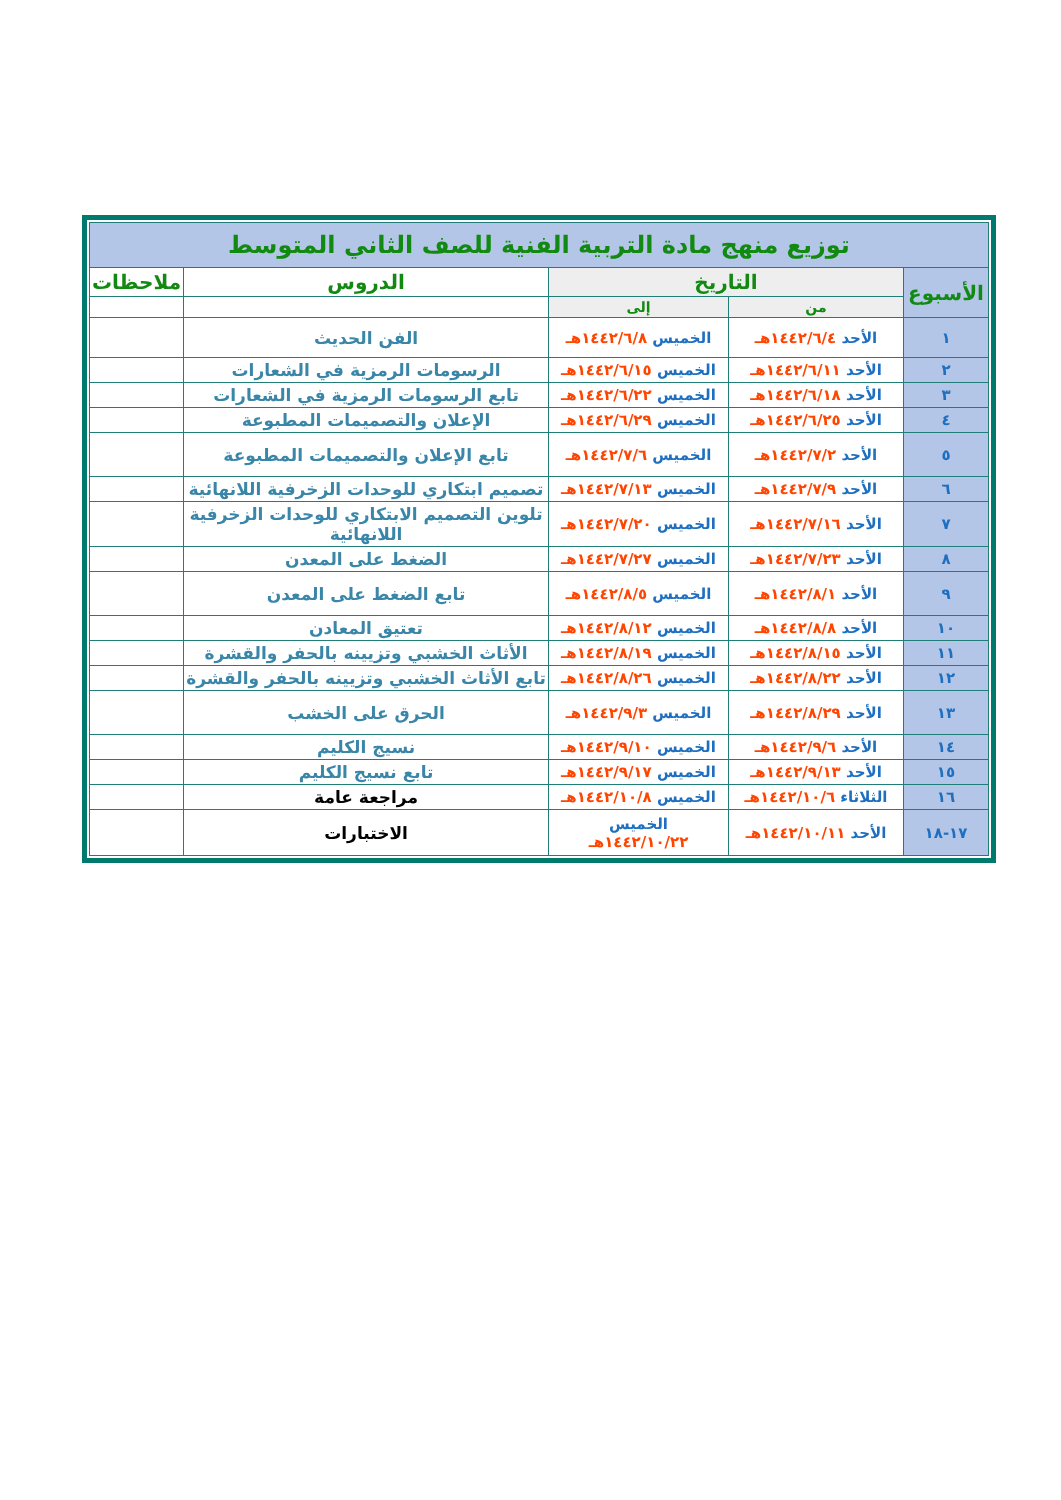| توزيع منهج مادة التربية الفنية للصف الثاني المتوسط | | | | |
| الأسبوع | التاريخ | | الدروس | ملاحظات |
| | من | إلى | | |
| ١ | الأحد ١٤٤٢/٦/٤هـ | الخميس ١٤٤٢/٦/٨هـ | الفن الحديث | |
| ٢ | الأحد ١٤٤٢/٦/١١هـ | الخميس ١٤٤٢/٦/١٥هـ | الرسومات الرمزية في الشعارات | |
| ٣ | الأحد ١٤٤٢/٦/١٨هـ | الخميس ١٤٤٢/٦/٢٢هـ | تابع الرسومات الرمزية في الشعارات | |
| ٤ | الأحد ١٤٤٢/٦/٢٥هـ | الخميس ١٤٤٢/٦/٢٩هـ | الإعلان والتصميمات المطبوعة | |
| ٥ | الأحد ١٤٤٢/٧/٢هـ | الخميس ١٤٤٢/٧/٦هـ | تابع الإعلان والتصميمات المطبوعة | |
| ٦ | الأحد ١٤٤٢/٧/٩هـ | الخميس ١٤٤٢/٧/١٣هـ | تصميم ابتكاري للوحدات الزخرفية اللانهائية | |
| ٧ | الأحد ١٤٤٢/٧/١٦هـ | الخميس ١٤٤٢/٧/٢٠هـ | تلوين التصميم الابتكاري للوحدات الزخرفية اللانهائية | |
| ٨ | الأحد ١٤٤٢/٧/٢٣هـ | الخميس ١٤٤٢/٧/٢٧هـ | الضغط على المعدن | |
| ٩ | الأحد ١٤٤٢/٨/١هـ | الخميس ١٤٤٢/٨/٥هـ | تابع الضغط على المعدن | |
| ١٠ | الأحد ١٤٤٢/٨/٨هـ | الخميس ١٤٤٢/٨/١٢هـ | تعتيق المعادن | |
| ١١ | الأحد ١٤٤٢/٨/١٥هـ | الخميس ١٤٤٢/٨/١٩هـ | الأثاث الخشبي وتزيينه بالحفر والقشرة | |
| ١٢ | الأحد ١٤٤٢/٨/٢٢هـ | الخميس ١٤٤٢/٨/٢٦هـ | تابع الأثاث الخشبي وتزيينه بالحفر والقشرة | |
| ١٣ | الأحد ١٤٤٢/٨/٢٩هـ | الخميس ١٤٤٢/٩/٣هـ | الحرق على الخشب | |
| ١٤ | الأحد ١٤٤٢/٩/٦هـ | الخميس ١٤٤٢/٩/١٠هـ | نسيج الكليم | |
| ١٥ | الأحد ١٤٤٢/٩/١٣هـ | الخميس ١٤٤٢/٩/١٧هـ | تابع نسيج الكليم | |
| ١٦ | الثلاثاء ١٤٤٢/١٠/٦هـ | الخميس ١٤٤٢/١٠/٨هـ | مراجعة عامة | |
| ١٧-١٨ | الأحد ١٤٤٢/١٠/١١هـ | الخميس ١٤٤٢/١٠/٢٢هـ | الاختبارات | |